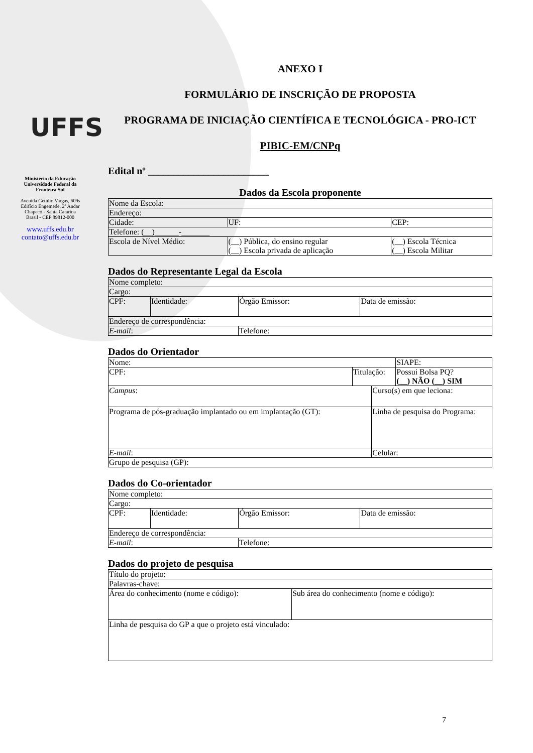UFFS
Ministério da Educação
Universidade Federal da
Fronteira Sul
Avenida Getúlio Vargas, 609s
Edifício Engemede, 2º Andar
Chapecó - Santa Catarina
Brasil - CEP 89812-000
www.uffs.edu.br
contato@uffs.edu.br
ANEXO I
FORMULÁRIO DE INSCRIÇÃO DE PROPOSTA
PROGRAMA DE INICIAÇÃO CIENTÍFICA E TECNOLÓGICA - PRO-ICT
PIBIC-EM/CNPq
Edital nº ________________________
Dados da Escola proponente
| Nome da Escola: | | |
| Endereço: | | |
| Cidade: | UF: | CEP: |
| Telefone: (__)______-_______ | | |
| Escola de Nível Médio: | (__) Pública, do ensino regular (__) Escola privada de aplicação | (__) Escola Técnica (__) Escola Militar |
Dados do Representante Legal da Escola
| Nome completo: | | | |
| Cargo: | | | |
| CPF: | Identidade: | Órgão Emissor: | Data de emissão: |
| Endereço de correspondência: | | | |
| E-mail : | | Telefone: | |
Dados do Orientador
| Nome: | | | SIAPE: |
| CPF: | Titulação: | | Possui Bolsa PQ? (__) NÃO (__) SIM |
| Campus : | | Curso(s) em que leciona: | |
| Programa de pós-graduação implantado ou em implantação (GT): | | Linha de pesquisa do Programa: | |
| E-mail : | | Celular: | |
| Grupo de pesquisa (GP): | | | |
Dados do Co-orientador
| Nome completo: | | | |
| Cargo: | | | |
| CPF: | Identidade: | Órgão Emissor: | Data de emissão: |
| Endereço de correspondência: | | | |
| E-mail : | | Telefone: | |
Dados do projeto de pesquisa
| Título do projeto: | |
| Palavras-chave: | |
| Área do conhecimento (nome e código): | Sub área do conhecimento (nome e código): |
| Linha de pesquisa do GP a que o projeto está vinculado: | |
7